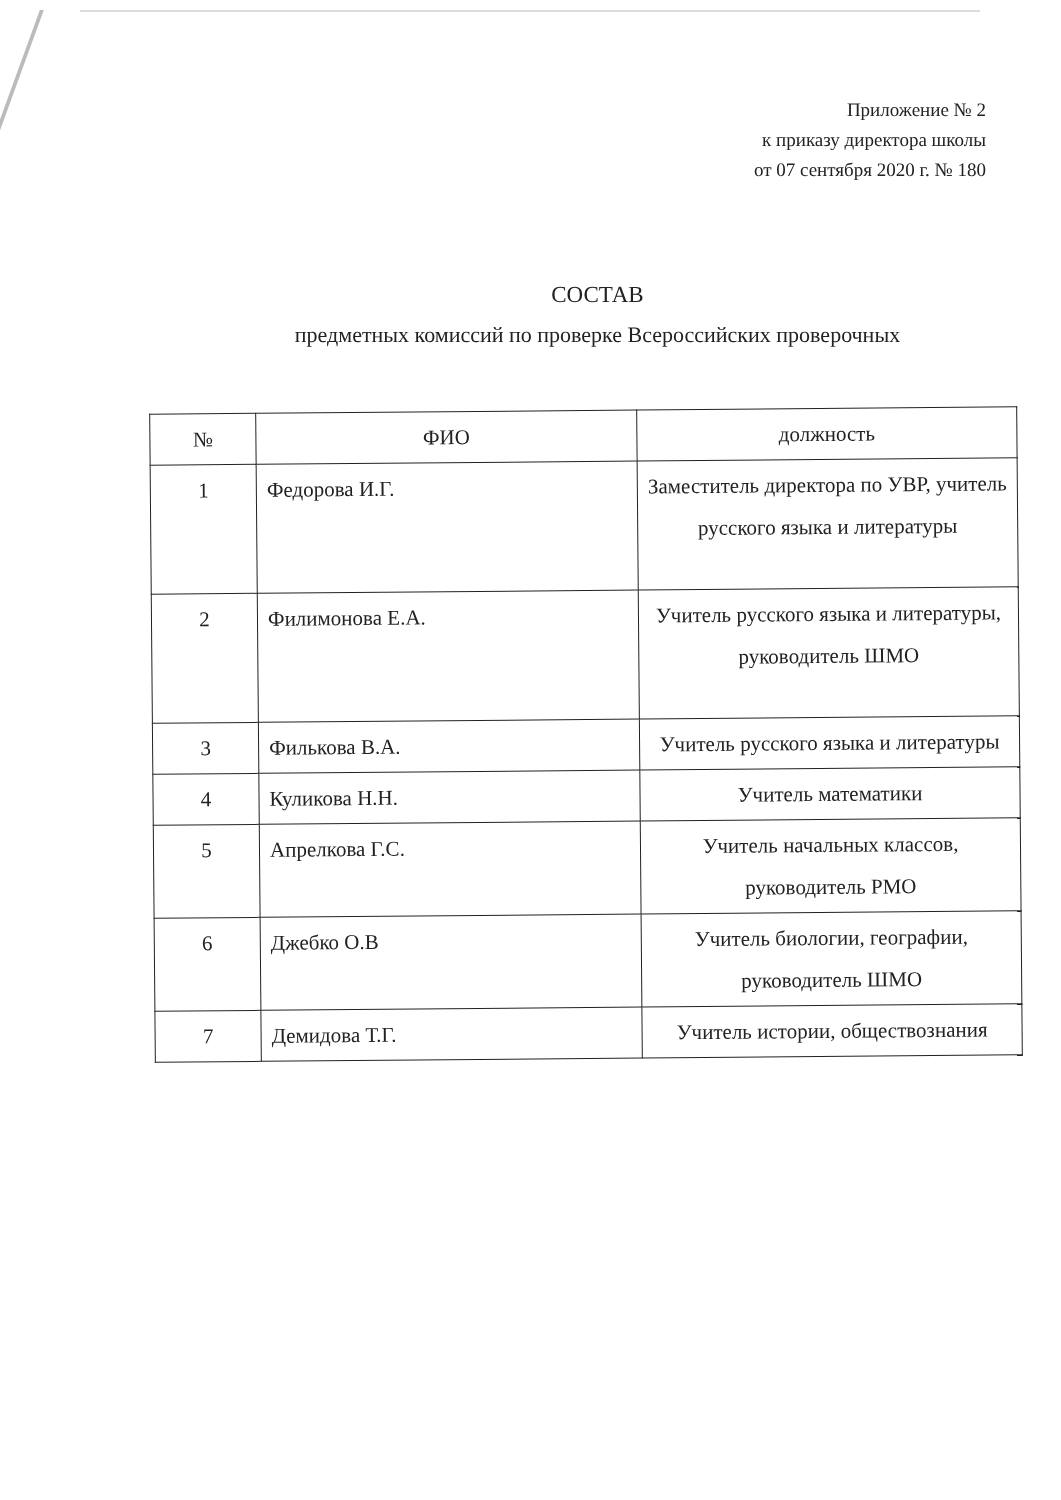Приложение № 2
к приказу директора школы
от 07 сентября 2020 г. № 180
СОСТАВ
предметных комиссий по проверке Всероссийских проверочных
| № | ФИО | должность |
| --- | --- | --- |
| 1 | Федорова И.Г. | Заместитель директора по УВР, учитель русского языка и литературы |
| 2 | Филимонова Е.А. | Учитель русского языка и литературы, руководитель ШМО |
| 3 | Филькова В.А. | Учитель русского языка и литературы |
| 4 | Куликова Н.Н. | Учитель математики |
| 5 | Апрелкова Г.С. | Учитель начальных классов, руководитель РМО |
| 6 | Джебко О.В | Учитель биологии, географии, руководитель ШМО |
| 7 | Демидова Т.Г. | Учитель истории, обществознания |